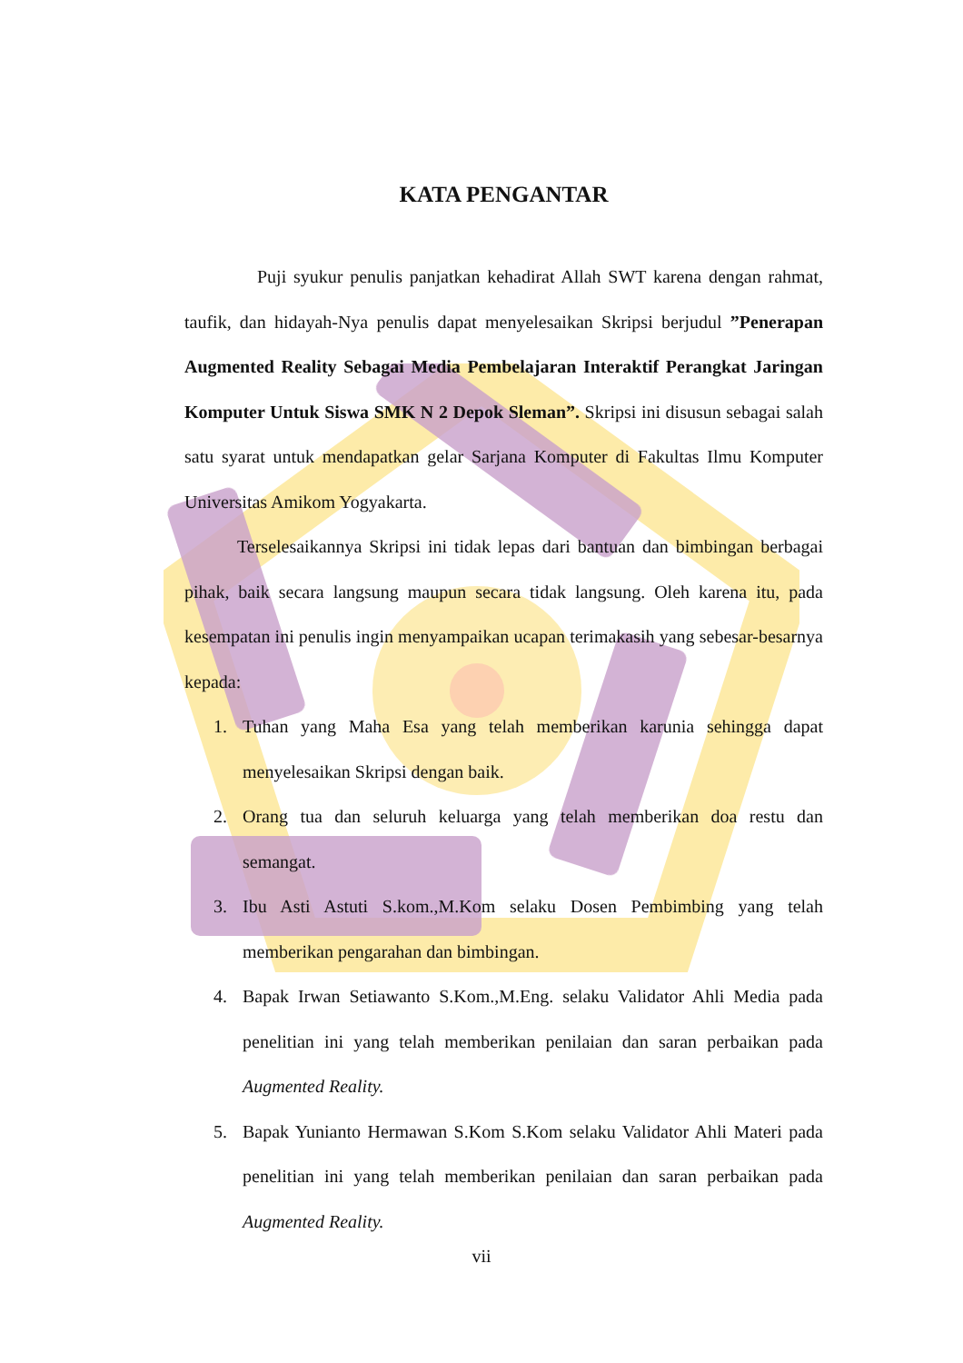KATA PENGANTAR
Puji syukur penulis panjatkan kehadirat Allah SWT karena dengan rahmat, taufik, dan hidayah-Nya penulis dapat menyelesaikan Skripsi berjudul ”Penerapan Augmented Reality Sebagai Media Pembelajaran Interaktif Perangkat Jaringan Komputer Untuk Siswa SMK N 2 Depok Sleman”. Skripsi ini disusun sebagai salah satu syarat untuk mendapatkan gelar Sarjana Komputer di Fakultas Ilmu Komputer Universitas Amikom Yogyakarta.
Terselesaikannya Skripsi ini tidak lepas dari bantuan dan bimbingan berbagai pihak, baik secara langsung maupun secara tidak langsung. Oleh karena itu, pada kesempatan ini penulis ingin menyampaikan ucapan terimakasih yang sebesar-besarnya kepada:
1. Tuhan yang Maha Esa yang telah memberikan karunia sehingga dapat menyelesaikan Skripsi dengan baik.
2. Orang tua dan seluruh keluarga yang telah memberikan doa restu dan semangat.
3. Ibu Asti Astuti S.kom.,M.Kom selaku Dosen Pembimbing yang telah memberikan pengarahan dan bimbingan.
4. Bapak Irwan Setiawanto S.Kom.,M.Eng. selaku Validator Ahli Media pada penelitian ini yang telah memberikan penilaian dan saran perbaikan pada Augmented Reality.
5. Bapak Yunianto Hermawan S.Kom S.Kom selaku Validator Ahli Materi pada penelitian ini yang telah memberikan penilaian dan saran perbaikan pada Augmented Reality.
vii